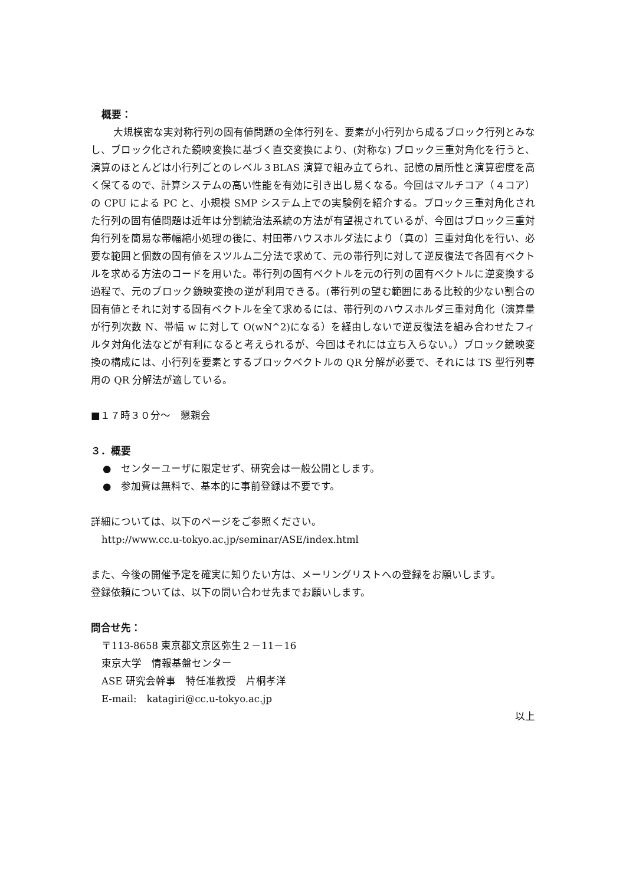概要：
大規模密な実対称行列の固有値問題の全体行列を、要素が小行列から成るブロック行列とみなし、ブロック化された鏡映変換に基づく直交変換により、(対称な) ブロック三重対角化を行うと、演算のほとんどは小行列ごとのレベル３BLAS 演算で組み立てられ、記憶の局所性と演算密度を高く保てるので、計算システムの高い性能を有効に引き出し易くなる。今回はマルチコア（４コア）の CPU による PC と、小規模 SMP システム上での実験例を紹介する。ブロック三重対角化された行列の固有値問題は近年は分割統治法系統の方法が有望視されているが、今回はブロック三重対角行列を簡易な帯幅縮小処理の後に、村田帯ハウスホルダ法により（真の）三重対角化を行い、必要な範囲と個数の固有値をスツルム二分法で求めて、元の帯行列に対して逆反復法で各固有ベクトルを求める方法のコードを用いた。帯行列の固有ベクトルを元の行列の固有ベクトルに逆変換する過程で、元のブロック鏡映変換の逆が利用できる。(帯行列の望む範囲にある比較的少ない割合の固有値とそれに対する固有ベクトルを全て求めるには、帯行列のハウスホルダ三重対角化（演算量が行列次数 N、帯幅 w に対して O(wN^2)になる）を経由しないで逆反復法を組み合わせたフィルタ対角化法などが有利になると考えられるが、今回はそれには立ち入らない。）ブロック鏡映変換の構成には、小行列を要素とするブロックベクトルの QR 分解が必要で、それには TS 型行列専用の QR 分解法が適している。
■１７時３０分～　懇親会
３．概要
●　センターユーザに限定せず、研究会は一般公開とします。
●　参加費は無料で、基本的に事前登録は不要です。
詳細については、以下のページをご参照ください。
http://www.cc.u-tokyo.ac.jp/seminar/ASE/index.html
また、今後の開催予定を確実に知りたい方は、メーリングリストへの登録をお願いします。
登録依頼については、以下の問い合わせ先までお願いします。
問合せ先：
〒113-8658 東京都文京区弥生２－11－16
東京大学　情報基盤センター
ASE 研究会幹事　特任准教授　片桐孝洋
E-mail:　katagiri@cc.u-tokyo.ac.jp
以上